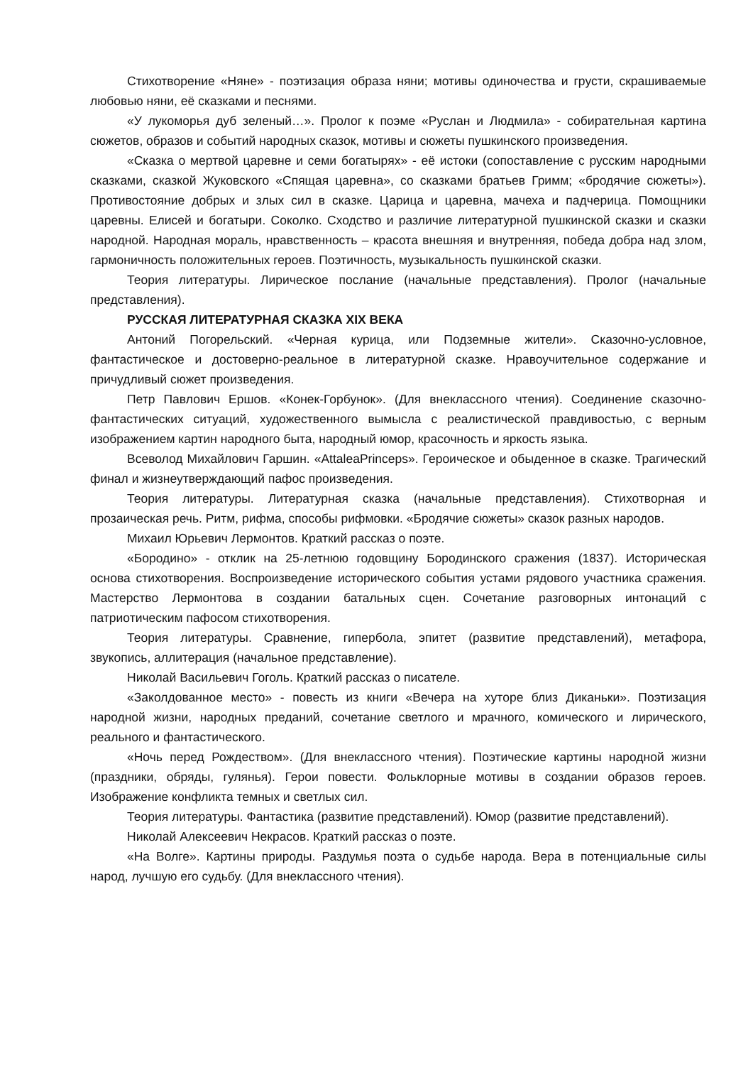Стихотворение «Няне» - поэтизация образа няни; мотивы одиночества и грусти, скрашиваемые любовью няни, её сказками и песнями.
«У лукоморья дуб зеленый…». Пролог к поэме «Руслан и Людмила» - собирательная картина сюжетов, образов и событий народных сказок, мотивы и сюжеты пушкинского произведения.
«Сказка о мертвой царевне и семи богатырях» - её истоки (сопоставление с русским народными сказками, сказкой Жуковского «Спящая царевна», со сказками братьев Гримм; «бродячие сюжеты»). Противостояние добрых и злых сил в сказке. Царица и царевна, мачеха и падчерица. Помощники царевны. Елисей и богатыри. Соколко. Сходство и различие литературной пушкинской сказки и сказки народной. Народная мораль, нравственность – красота внешняя и внутренняя, победа добра над злом, гармоничность положительных героев. Поэтичность, музыкальность пушкинской сказки.
Теория литературы. Лирическое послание (начальные представления). Пролог (начальные представления).
РУССКАЯ ЛИТЕРАТУРНАЯ СКАЗКА XIX ВЕКА
Антоний Погорельский. «Черная курица, или Подземные жители». Сказочно-условное, фантастическое и достоверно-реальное в литературной сказке. Нравоучительное содержание и причудливый сюжет произведения.
Петр Павлович Ершов. «Конек-Горбунок». (Для внеклассного чтения). Соединение сказочно-фантастических ситуаций, художественного вымысла с реалистической правдивостью, с верным изображением картин народного быта, народный юмор, красочность и яркость языка.
Всеволод Михайлович Гаршин. «AttaleaPrinceps». Героическое и обыденное в сказке. Трагический финал и жизнеутверждающий пафос произведения.
Теория литературы. Литературная сказка (начальные представления). Стихотворная и прозаическая речь. Ритм, рифма, способы рифмовки. «Бродячие сюжеты» сказок разных народов.
Михаил Юрьевич Лермонтов. Краткий рассказ о поэте.
«Бородино» - отклик на 25-летнюю годовщину Бородинского сражения (1837). Историческая основа стихотворения. Воспроизведение исторического события устами рядового участника сражения. Мастерство Лермонтова в создании батальных сцен. Сочетание разговорных интонаций с патриотическим пафосом стихотворения.
Теория литературы. Сравнение, гипербола, эпитет (развитие представлений), метафора, звукопись, аллитерация (начальное представление).
Николай Васильевич Гоголь. Краткий рассказ о писателе.
«Заколдованное место» - повесть из книги «Вечера на хуторе близ Диканьки». Поэтизация народной жизни, народных преданий, сочетание светлого и мрачного, комического и лирического, реального и фантастического.
«Ночь перед Рождеством». (Для внеклассного чтения). Поэтические картины народной жизни (праздники, обряды, гулянья). Герои повести. Фольклорные мотивы в создании образов героев. Изображение конфликта темных и светлых сил.
Теория литературы. Фантастика (развитие представлений). Юмор (развитие представлений).
Николай Алексеевич Некрасов. Краткий рассказ о поэте.
«На Волге». Картины природы. Раздумья поэта о судьбе народа. Вера в потенциальные силы народ, лучшую его судьбу. (Для внеклассного чтения).